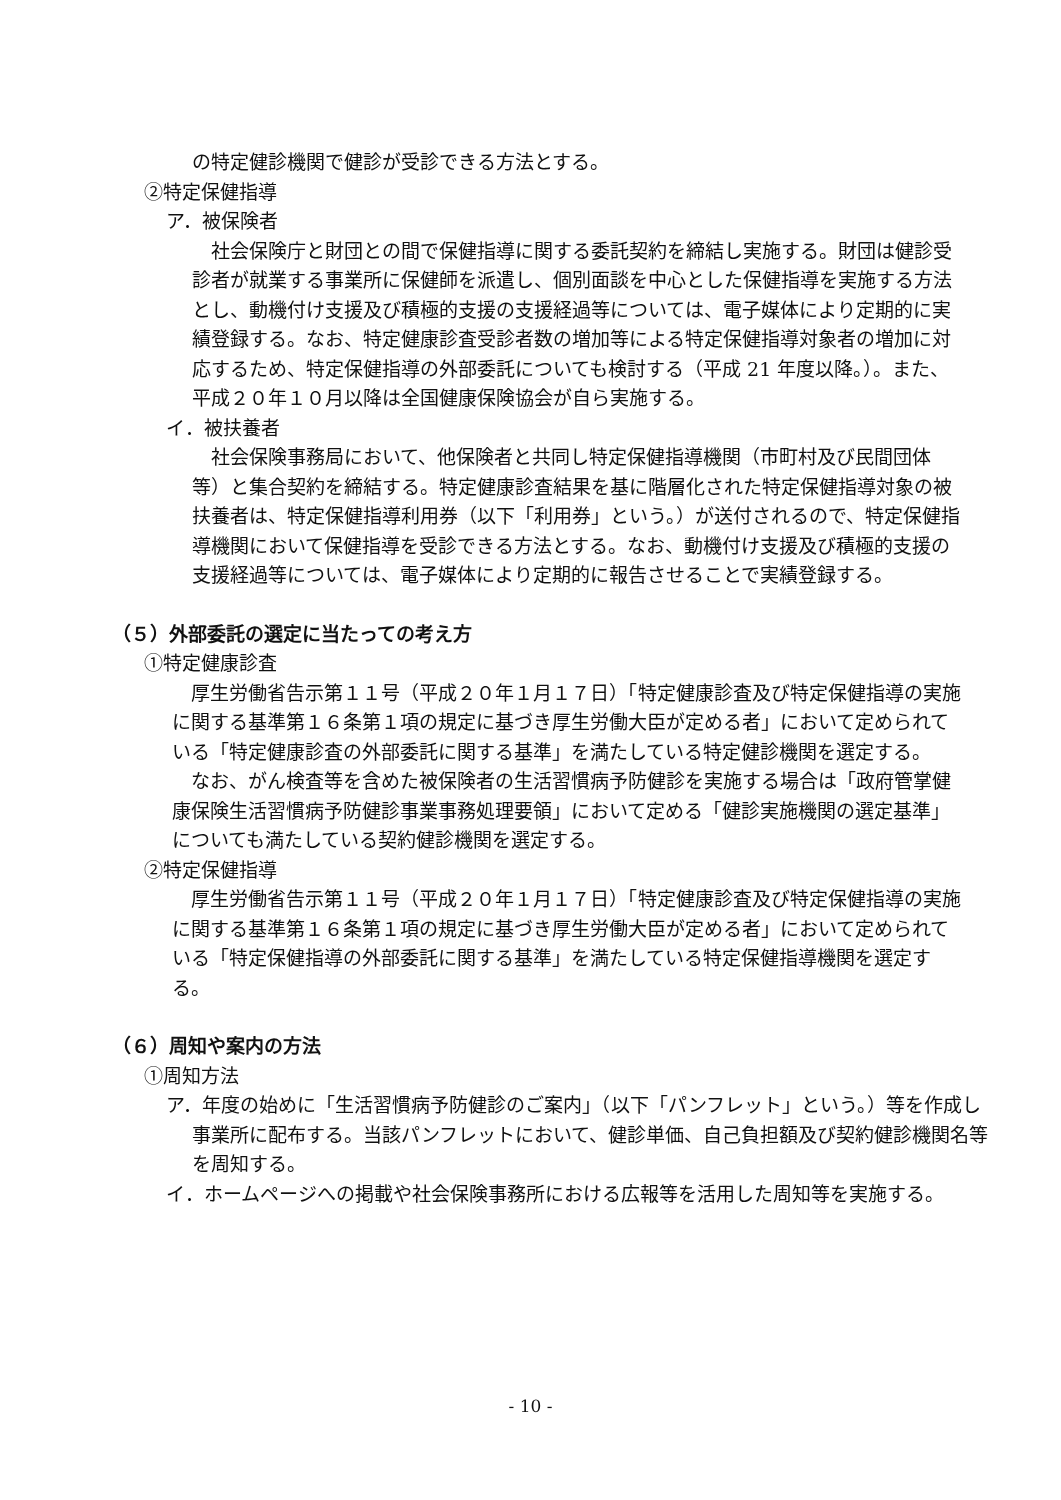の特定健診機関で健診が受診できる方法とする。
②特定保健指導
ア．被保険者
社会保険庁と財団との間で保健指導に関する委託契約を締結し実施する。財団は健診受診者が就業する事業所に保健師を派遣し、個別面談を中心とした保健指導を実施する方法とし、動機付け支援及び積極的支援の支援経過等については、電子媒体により定期的に実績登録する。なお、特定健康診査受診者数の増加等による特定保健指導対象者の増加に対応するため、特定保健指導の外部委託についても検討する（平成 21 年度以降。）。また、平成２０年１０月以降は全国健康保険協会が自ら実施する。
イ．被扶養者
社会保険事務局において、他保険者と共同し特定保健指導機関（市町村及び民間団体等）と集合契約を締結する。特定健康診査結果を基に階層化された特定保健指導対象の被扶養者は、特定保健指導利用券（以下「利用券」という。）が送付されるので、特定保健指導機関において保健指導を受診できる方法とする。なお、動機付け支援及び積極的支援の支援経過等については、電子媒体により定期的に報告させることで実績登録する。
（５）外部委託の選定に当たっての考え方
①特定健康診査
厚生労働省告示第１１号（平成２０年１月１７日）「特定健康診査及び特定保健指導の実施に関する基準第１６条第１項の規定に基づき厚生労働大臣が定める者」において定められている「特定健康診査の外部委託に関する基準」を満たしている特定健診機関を選定する。
なお、がん検査等を含めた被保険者の生活習慣病予防健診を実施する場合は「政府管掌健康保険生活習慣病予防健診事業事務処理要領」において定める「健診実施機関の選定基準」についても満たしている契約健診機関を選定する。
②特定保健指導
厚生労働省告示第１１号（平成２０年１月１７日）「特定健康診査及び特定保健指導の実施に関する基準第１６条第１項の規定に基づき厚生労働大臣が定める者」において定められている「特定保健指導の外部委託に関する基準」を満たしている特定保健指導機関を選定する。
（６）周知や案内の方法
①周知方法
ア．年度の始めに「生活習慣病予防健診のご案内」（以下「パンフレット」という。）等を作成し事業所に配布する。当該パンフレットにおいて、健診単価、自己負担額及び契約健診機関名等を周知する。
イ．ホームページへの掲載や社会保険事務所における広報等を活用した周知等を実施する。
- 10 -